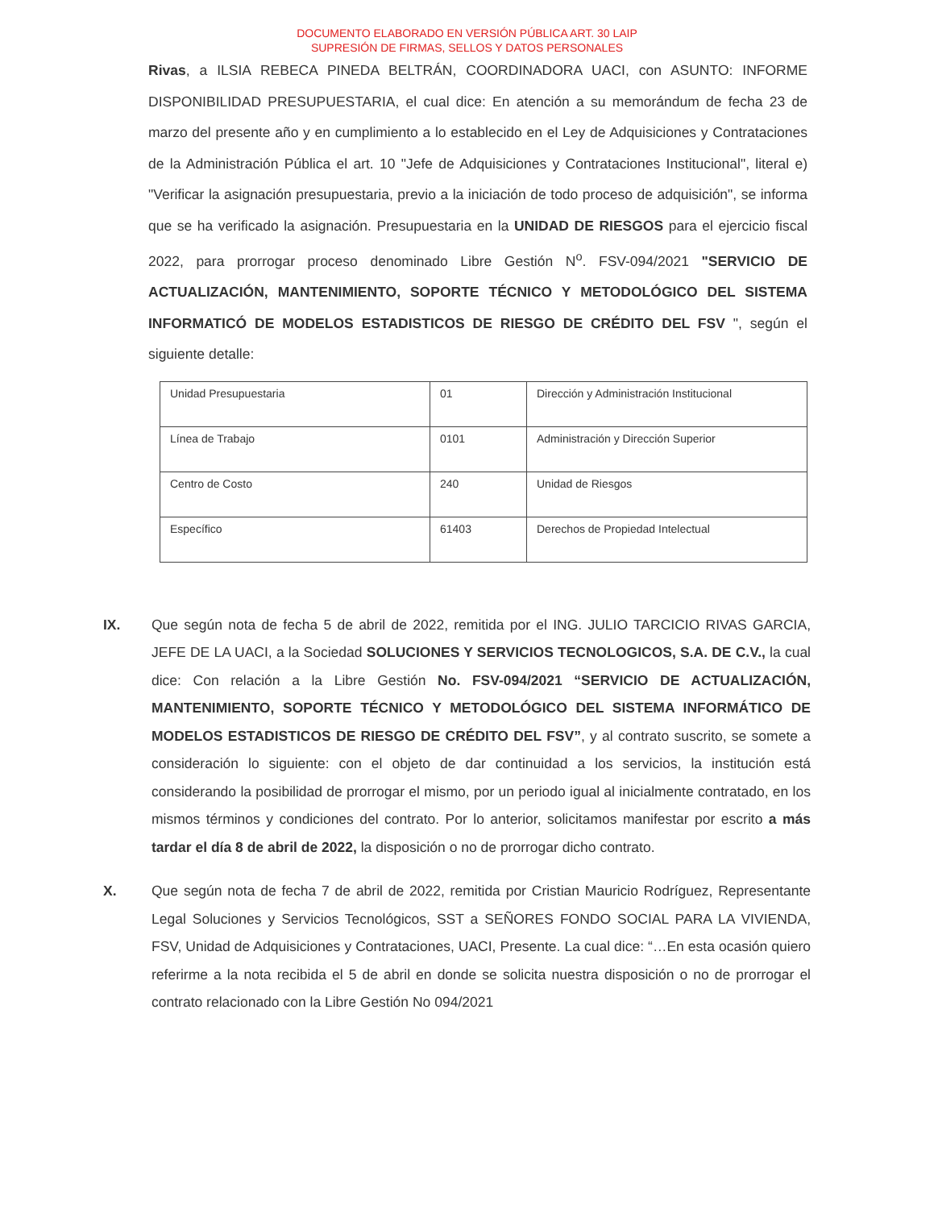DOCUMENTO ELABORADO EN VERSIÓN PÚBLICA ART. 30 LAIP
SUPRESIÓN DE FIRMAS, SELLOS Y DATOS PERSONALES
Rivas, a ILSIA REBECA PINEDA BELTRÁN, COORDINADORA UACI, con ASUNTO: INFORME DISPONIBILIDAD PRESUPUESTARIA, el cual dice: En atención a su memorándum de fecha 23 de marzo del presente año y en cumplimiento a lo establecido en el Ley de Adquisiciones y Contrataciones de la Administración Pública el art. 10 "Jefe de Adquisiciones y Contrataciones Institucional", literal e) "Verificar la asignación presupuestaria, previo a la iniciación de todo proceso de adquisición", se informa que se ha verificado la asignación. Presupuestaria en la UNIDAD DE RIESGOS para el ejercicio fiscal 2022, para prorrogar proceso denominado Libre Gestión N<sup>o</sup>. FSV-094/2021 "SERVICIO DE ACTUALIZACIÓN, MANTENIMIENTO, SOPORTE TÉCNICO Y METODOLÓGICO DEL SISTEMA INFORMATICÓ DE MODELOS ESTADISTICOS DE RIESGO DE CRÉDITO DEL FSV ", según el siguiente detalle:
| Unidad Presupuestaria | 01 | Dirección y Administración Institucional |
| Línea de Trabajo | 0101 | Administración y Dirección Superior |
| Centro de Costo | 240 | Unidad de Riesgos |
| Específico | 61403 | Derechos de Propiedad Intelectual |
IX.
Que según nota de fecha 5 de abril de 2022, remitida por el ING. JULIO TARCICIO RIVAS GARCIA, JEFE DE LA UACI, a la Sociedad SOLUCIONES Y SERVICIOS TECNOLOGICOS, S.A. DE C.V., la cual dice: Con relación a la Libre Gestión No. FSV-094/2021 “SERVICIO DE ACTUALIZACIÓN, MANTENIMIENTO, SOPORTE TÉCNICO Y METODOLÓGICO DEL SISTEMA INFORMÁTICO DE MODELOS ESTADISTICOS DE RIESGO DE CRÉDITO DEL FSV”, y al contrato suscrito, se somete a consideración lo siguiente: con el objeto de dar continuidad a los servicios, la institución está considerando la posibilidad de prorrogar el mismo, por un periodo igual al inicialmente contratado, en los mismos términos y condiciones del contrato. Por lo anterior, solicitamos manifestar por escrito a más tardar el día 8 de abril de 2022, la disposición o no de prorrogar dicho contrato.
X.
Que según nota de fecha 7 de abril de 2022, remitida por Cristian Mauricio Rodríguez, Representante Legal Soluciones y Servicios Tecnológicos, SST a SEÑORES FONDO SOCIAL PARA LA VIVIENDA, FSV, Unidad de Adquisiciones y Contrataciones, UACI, Presente. La cual dice: “…En esta ocasión quiero referirme a la nota recibida el 5 de abril en donde se solicita nuestra disposición o no de prorrogar el contrato relacionado con la Libre Gestión No 094/2021